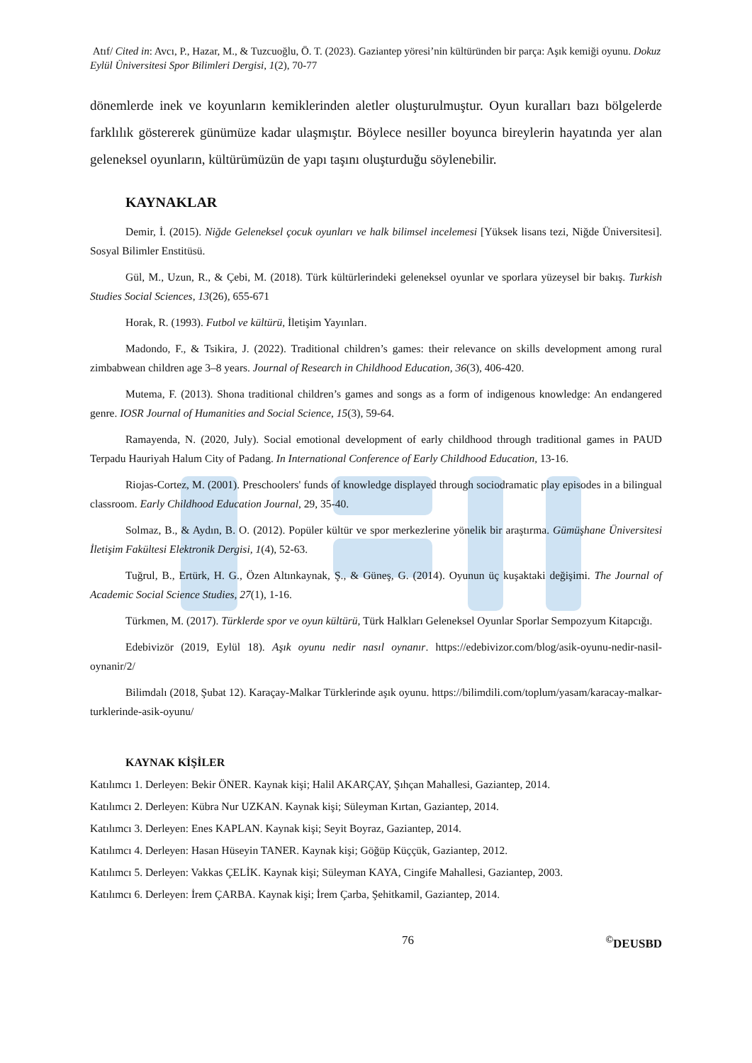Atıf/ Cited in: Avcı, P., Hazar, M., & Tuzcuoğlu, Ö. T. (2023). Gaziantep yöresi’nin kültüründen bir parça: Aşık kemiği oyunu. Dokuz Eylül Üniversitesi Spor Bilimleri Dergisi, 1(2), 70-77
dönemlerde inek ve koyunların kemiklerinden aletler oluşturulmuştur. Oyun kuralları bazı bölgelerde farklılık göstererek günümüze kadar ulaşmıştır. Böylece nesiller boyunca bireylerin hayatında yer alan geleneksel oyunların, kültürümüzün de yapı taşını oluşturduğu söylenebilir.
KAYNAKLAR
Demir, İ. (2015). Niğde Geleneksel çocuk oyunları ve halk bilimsel incelemesi [Yüksek lisans tezi, Niğde Üniversitesi]. Sosyal Bilimler Enstitüsü.
Gül, M., Uzun, R., & Çebi, M. (2018). Türk kültürlerindeki geleneksel oyunlar ve sporlara yüzeysel bir bakış. Turkish Studies Social Sciences, 13(26), 655-671
Horak, R. (1993). Futbol ve kültürü, İletişim Yayınları.
Madondo, F., & Tsikira, J. (2022). Traditional children’s games: their relevance on skills development among rural zimbabwean children age 3–8 years. Journal of Research in Childhood Education, 36(3), 406-420.
Mutema, F. (2013). Shona traditional children’s games and songs as a form of indigenous knowledge: An endangered genre. IOSR Journal of Humanities and Social Science, 15(3), 59-64.
Ramayenda, N. (2020, July). Social emotional development of early childhood through traditional games in PAUD Terpadu Hauriyah Halum City of Padang. In International Conference of Early Childhood Education, 13-16.
Riojas-Cortez, M. (2001). Preschoolers' funds of knowledge displayed through sociodramatic play episodes in a bilingual classroom. Early Childhood Education Journal, 29, 35-40.
Solmaz, B., & Aydın, B. O. (2012). Popüler kültür ve spor merkezlerine yönelik bir araştırma. Gümüşhane Üniversitesi İletişim Fakültesi Elektronik Dergisi, 1(4), 52-63.
Tuğrul, B., Ertürk, H. G., Özen Altınkaynak, Ş., & Güneş, G. (2014). Oyunun üç kuşaktaki değişimi. The Journal of Academic Social Science Studies, 27(1), 1-16.
Türkmen, M. (2017). Türklerde spor ve oyun kültürü, Türk Halkları Geleneksel Oyunlar Sporlar Sempozyum Kitapcığı.
Edebivizör (2019, Eylül 18). Aşık oyunu nedir nasıl oynanır. https://edebivizor.com/blog/asik-oyunu-nedir-nasil-oynanir/2/
Bilimdalı (2018, Şubat 12). Karaçay-Malkar Türklerinde aşık oyunu. https://bilimdili.com/toplum/yasam/karacay-malkar-turklerinde-asik-oyunu/
KAYNAK KİŞİLER
Katılımcı 1. Derleyen: Bekir ÖNER. Kaynak kişi; Halil AKARÇAY, Şıhçan Mahallesi, Gaziantep, 2014.
Katılımcı 2. Derleyen: Kübra Nur UZKAN. Kaynak kişi; Süleyman Kırtan, Gaziantep, 2014.
Katılımcı 3. Derleyen: Enes KAPLAN. Kaynak kişi; Seyit Boyraz, Gaziantep, 2014.
Katılımcı 4. Derleyen: Hasan Hüseyin TANER. Kaynak kişi; Göğüp Küççük, Gaziantep, 2012.
Katılımcı 5. Derleyen: Vakkas ÇELİK. Kaynak kişi; Süleyman KAYA, Cingife Mahallesi, Gaziantep, 2003.
Katılımcı 6. Derleyen: İrem ÇARBA. Kaynak kişi; İrem Çarba, Şehitkamil, Gaziantep, 2014.
76 <sup>©</sup>DEUSBD